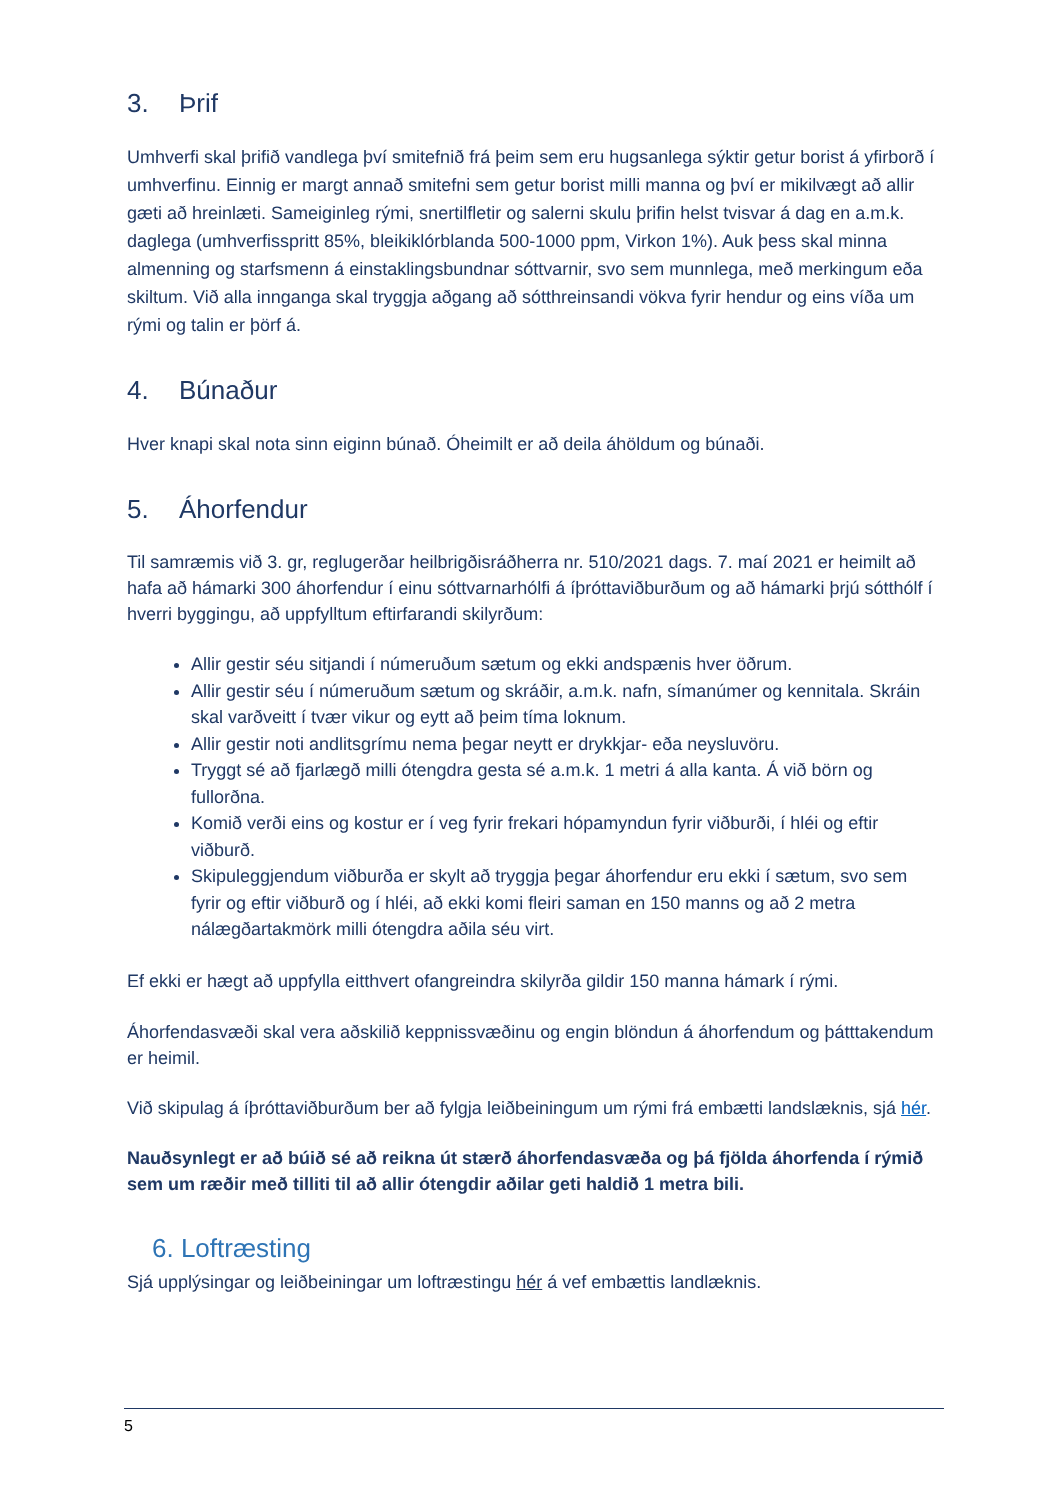3. Þrif
Umhverfi skal þrifið vandlega því smitefnið frá þeim sem eru hugsanlega sýktir getur borist á yfirborð í umhverfinu. Einnig er margt annað smitefni sem getur borist milli manna og því er mikilvægt að allir gæti að hreinlæti. Sameiginleg rými, snertilfletir og salerni skulu þrifin helst tvisvar á dag en a.m.k. daglega (umhverfisspritt 85%, bleikiklórblanda 500-1000 ppm, Virkon 1%). Auk þess skal minna almenning og starfsmenn á einstaklingsbundnar sóttvarnir, svo sem munnlega, með merkingum eða skiltum. Við alla innganga skal tryggja aðgang að sótthreinsandi vökva fyrir hendur og eins víða um rými og talin er þörf á.
4. Búnaður
Hver knapi skal nota sinn eiginn búnað. Óheimilt er að deila áhöldum og búnaði.
5. Áhorfendur
Til samræmis við 3. gr, reglugerðar heilbrigðisráðherra nr. 510/2021 dags. 7. maí 2021 er heimilt að hafa að hámarki 300 áhorfendur í einu sóttvarnarhólfi á íþróttaviðburðum og að hámarki þrjú sótthólf í hverri byggingu, að uppfylltum eftirfarandi skilyrðum:
Allir gestir séu sitjandi í númeruðum sætum og ekki andspænis hver öðrum.
Allir gestir séu í númeruðum sætum og skráðir, a.m.k. nafn, símanúmer og kennitala. Skráin skal varðveitt í tvær vikur og eytt að þeim tíma loknum.
Allir gestir noti andlitsgrímu nema þegar neytt er drykkjar- eða neysluvöru.
Tryggt sé að fjarlægð milli ótengdra gesta sé a.m.k. 1 metri á alla kanta. Á við börn og fullorðna.
Komið verði eins og kostur er í veg fyrir frekari hópamyndun fyrir viðburði, í hléi og eftir viðburð.
Skipuleggjendum viðburða er skylt að tryggja þegar áhorfendur eru ekki í sætum, svo sem fyrir og eftir viðburð og í hléi, að ekki komi fleiri saman en 150 manns og að 2 metra nálægðartakmörk milli ótengdra aðila séu virt.
Ef ekki er hægt að uppfylla eitthvert ofangreindra skilyrða gildir 150 manna hámark í rými.
Áhorfendasvæði skal vera aðskilið keppnissvæðinu og engin blöndun á áhorfendum og þátttakendum er heimil.
Við skipulag á íþróttaviðburðum ber að fylgja leiðbeiningum um rými frá embætti landslæknis, sjá hér.
Nauðsynlegt er að búið sé að reikna út stærð áhorfendasvæða og þá fjölda áhorfenda í rýmið sem um ræðir með tilliti til að allir ótengdir aðilar geti haldið 1 metra bili.
6. Loftræsting
Sjá upplýsingar og leiðbeiningar um loftræstingu hér á vef embættis landlæknis.
5